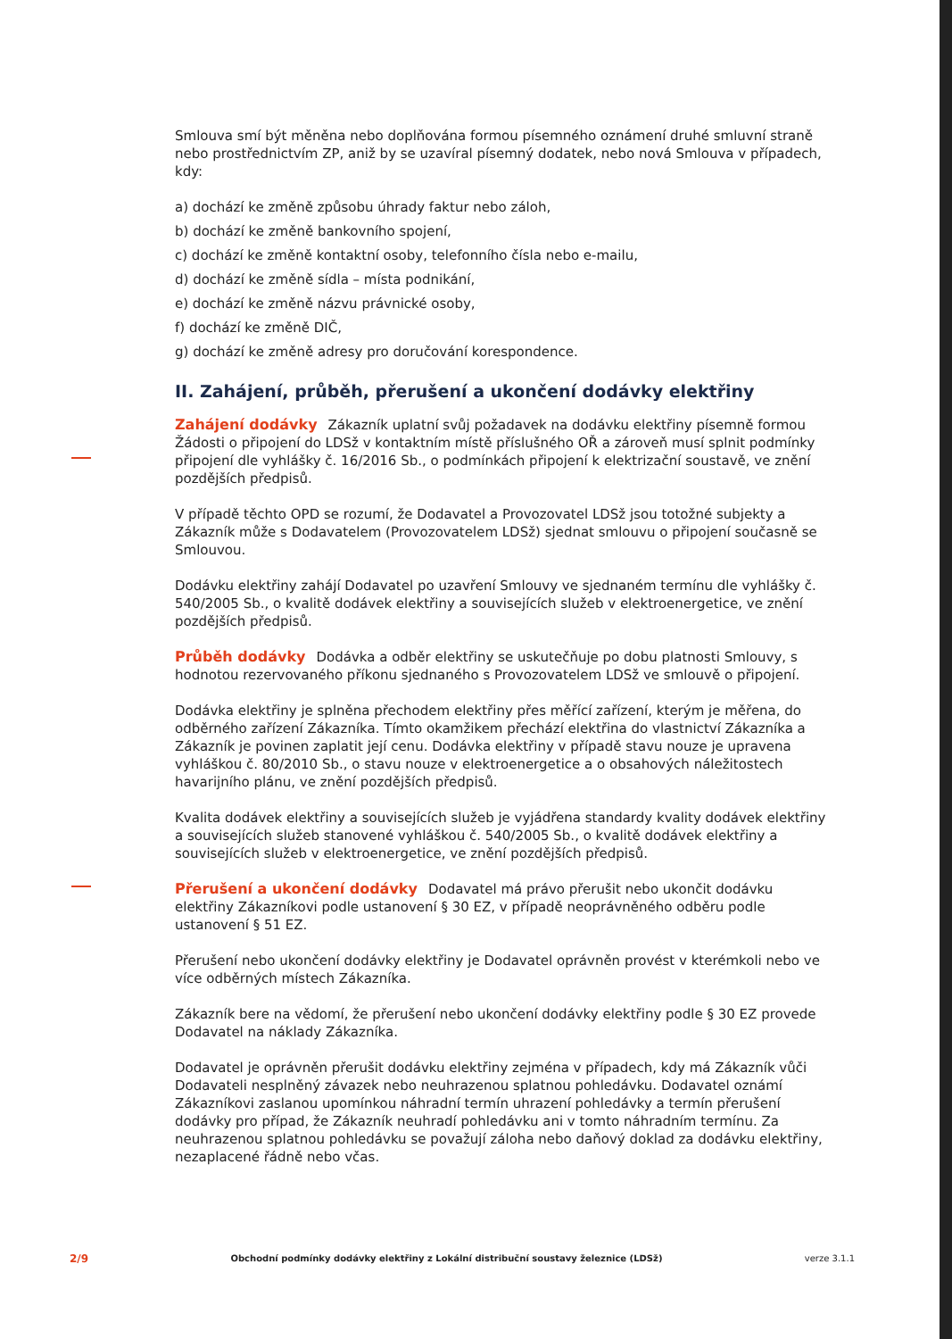Smlouva smí být měněna nebo doplňována formou písemného oznámení druhé smluvní straně nebo prostřednictvím ZP, aniž by se uzavíral písemný dodatek, nebo nová Smlouva v případech, kdy:
a) dochází ke změně způsobu úhrady faktur nebo záloh,
b) dochází ke změně bankovního spojení,
c) dochází ke změně kontaktní osoby, telefonního čísla nebo e-mailu,
d) dochází ke změně sídla – místa podnikání,
e) dochází ke změně názvu právnické osoby,
f) dochází ke změně DIČ,
g) dochází ke změně adresy pro doručování korespondence.
II. Zahájení, průběh, přerušení a ukončení dodávky elektřiny
Zahájení dodávky Zákazník uplatní svůj požadavek na dodávku elektřiny písemně formou Žádosti o připojení do LDSž v kontaktním místě příslušného OŘ a zároveň musí splnit podmínky připojení dle vyhlášky č. 16/2016 Sb., o podmínkách připojení k elektrizační soustavě, ve znění pozdějších předpisů.
V případě těchto OPD se rozumí, že Dodavatel a Provozovatel LDSž jsou totožné subjekty a Zákazník může s Dodavatelem (Provozovatelem LDSž) sjednat smlouvu o připojení současně se Smlouvou.
Dodávku elektřiny zahájí Dodavatel po uzavření Smlouvy ve sjednaném termínu dle vyhlášky č. 540/2005 Sb., o kvalitě dodávek elektřiny a souvisejících služeb v elektroenergetice, ve znění pozdějších předpisů.
Průběh dodávky Dodávka a odběr elektřiny se uskutečňuje po dobu platnosti Smlouvy, s hodnotou rezervovaného příkonu sjednaného s Provozovatelem LDSž ve smlouvě o připojení.
Dodávka elektřiny je splněna přechodem elektřiny přes měřící zařízení, kterým je měřena, do odběrného zařízení Zákazníka. Tímto okamžikem přechází elektřina do vlastnictví Zákazníka a Zákazník je povinen zaplatit její cenu. Dodávka elektřiny v případě stavu nouze je upravena vyhláškou č. 80/2010 Sb., o stavu nouze v elektroenergetice a o obsahových náležitostech havarijního plánu, ve znění pozdějších předpisů.
Kvalita dodávek elektřiny a souvisejících služeb je vyjádřena standardy kvality dodávek elektřiny a souvisejících služeb stanovené vyhláškou č. 540/2005 Sb., o kvalitě dodávek elektřiny a souvisejících služeb v elektroenergetice, ve znění pozdějších předpisů.
Přerušení a ukončení dodávky Dodavatel má právo přerušit nebo ukončit dodávku elektřiny Zákazníkovi podle ustanovení § 30 EZ, v případě neoprávněného odběru podle ustanovení § 51 EZ.
Přerušení nebo ukončení dodávky elektřiny je Dodavatel oprávněn provést v kterémkoli nebo ve více odběrných místech Zákazníka.
Zákazník bere na vědomí, že přerušení nebo ukončení dodávky elektřiny podle § 30 EZ provede Dodavatel na náklady Zákazníka.
Dodavatel je oprávněn přerušit dodávku elektřiny zejména v případech, kdy má Zákazník vůči Dodavateli nesplněný závazek nebo neuhrazenou splatnou pohledávku. Dodavatel oznámí Zákazníkovi zaslanou upomínkou náhradní termín uhrazení pohledávky a termín přerušení dodávky pro případ, že Zákazník neuhradí pohledávku ani v tomto náhradním termínu. Za neuhrazenou splatnou pohledávku se považují záloha nebo daňový doklad za dodávku elektřiny, nezaplacené řádně nebo včas.
2/9 Obchodní podmínky dodávky elektřiny z Lokální distribuční soustavy železnice (LDSž) verze 3.1.1